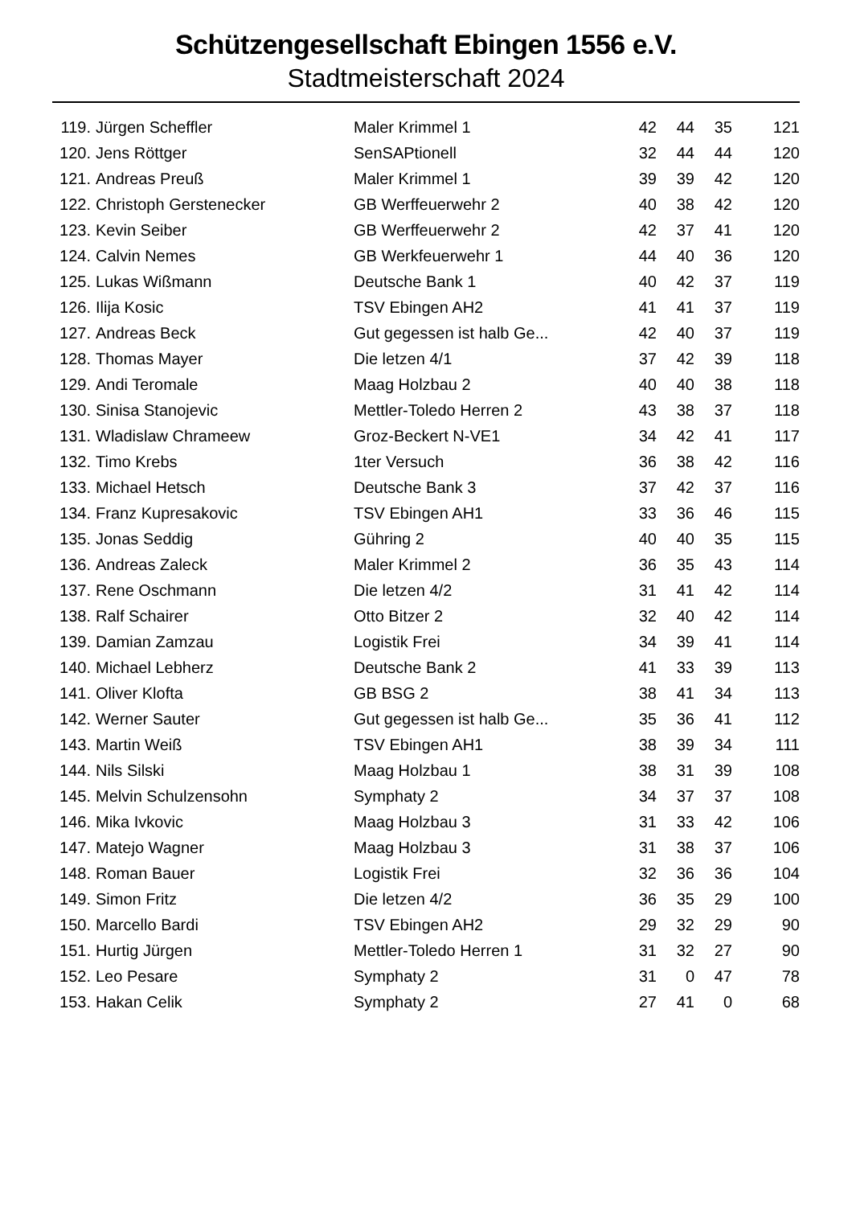Schützengesellschaft Ebingen 1556 e.V.
Stadtmeisterschaft 2024
| 119. | Jürgen Scheffler | Maler Krimmel 1 | 42 | 44 | 35 | 121 |
| 120. | Jens Röttger | SenSAPtionell | 32 | 44 | 44 | 120 |
| 121. | Andreas Preuß | Maler Krimmel 1 | 39 | 39 | 42 | 120 |
| 122. | Christoph Gerstenecker | GB Werffeuerwehr 2 | 40 | 38 | 42 | 120 |
| 123. | Kevin Seiber | GB Werffeuerwehr 2 | 42 | 37 | 41 | 120 |
| 124. | Calvin Nemes | GB Werkfeuerwehr 1 | 44 | 40 | 36 | 120 |
| 125. | Lukas Wißmann | Deutsche Bank 1 | 40 | 42 | 37 | 119 |
| 126. | Ilija Kosic | TSV Ebingen AH2 | 41 | 41 | 37 | 119 |
| 127. | Andreas Beck | Gut gegessen ist halb Ge... | 42 | 40 | 37 | 119 |
| 128. | Thomas Mayer | Die letzen 4/1 | 37 | 42 | 39 | 118 |
| 129. | Andi Teromale | Maag Holzbau 2 | 40 | 40 | 38 | 118 |
| 130. | Sinisa Stanojevic | Mettler-Toledo Herren 2 | 43 | 38 | 37 | 118 |
| 131. | Wladislaw Chrameew | Groz-Beckert N-VE1 | 34 | 42 | 41 | 117 |
| 132. | Timo Krebs | 1ter Versuch | 36 | 38 | 42 | 116 |
| 133. | Michael Hetsch | Deutsche Bank 3 | 37 | 42 | 37 | 116 |
| 134. | Franz Kupresakovic | TSV Ebingen AH1 | 33 | 36 | 46 | 115 |
| 135. | Jonas Seddig | Gühring 2 | 40 | 40 | 35 | 115 |
| 136. | Andreas Zaleck | Maler Krimmel 2 | 36 | 35 | 43 | 114 |
| 137. | Rene Oschmann | Die letzen 4/2 | 31 | 41 | 42 | 114 |
| 138. | Ralf Schairer | Otto Bitzer 2 | 32 | 40 | 42 | 114 |
| 139. | Damian Zamzau | Logistik Frei | 34 | 39 | 41 | 114 |
| 140. | Michael Lebherz | Deutsche Bank 2 | 41 | 33 | 39 | 113 |
| 141. | Oliver Klofta | GB BSG 2 | 38 | 41 | 34 | 113 |
| 142. | Werner Sauter | Gut gegessen ist halb Ge... | 35 | 36 | 41 | 112 |
| 143. | Martin Weiß | TSV Ebingen AH1 | 38 | 39 | 34 | 111 |
| 144. | Nils Silski | Maag Holzbau 1 | 38 | 31 | 39 | 108 |
| 145. | Melvin Schulzensohn | Symphaty 2 | 34 | 37 | 37 | 108 |
| 146. | Mika Ivkovic | Maag Holzbau 3 | 31 | 33 | 42 | 106 |
| 147. | Matejo Wagner | Maag Holzbau 3 | 31 | 38 | 37 | 106 |
| 148. | Roman Bauer | Logistik Frei | 32 | 36 | 36 | 104 |
| 149. | Simon Fritz | Die letzen 4/2 | 36 | 35 | 29 | 100 |
| 150. | Marcello Bardi | TSV Ebingen AH2 | 29 | 32 | 29 | 90 |
| 151. | Hurtig Jürgen | Mettler-Toledo Herren 1 | 31 | 32 | 27 | 90 |
| 152. | Leo Pesare | Symphaty 2 | 31 | 0 | 47 | 78 |
| 153. | Hakan Celik | Symphaty 2 | 27 | 41 | 0 | 68 |